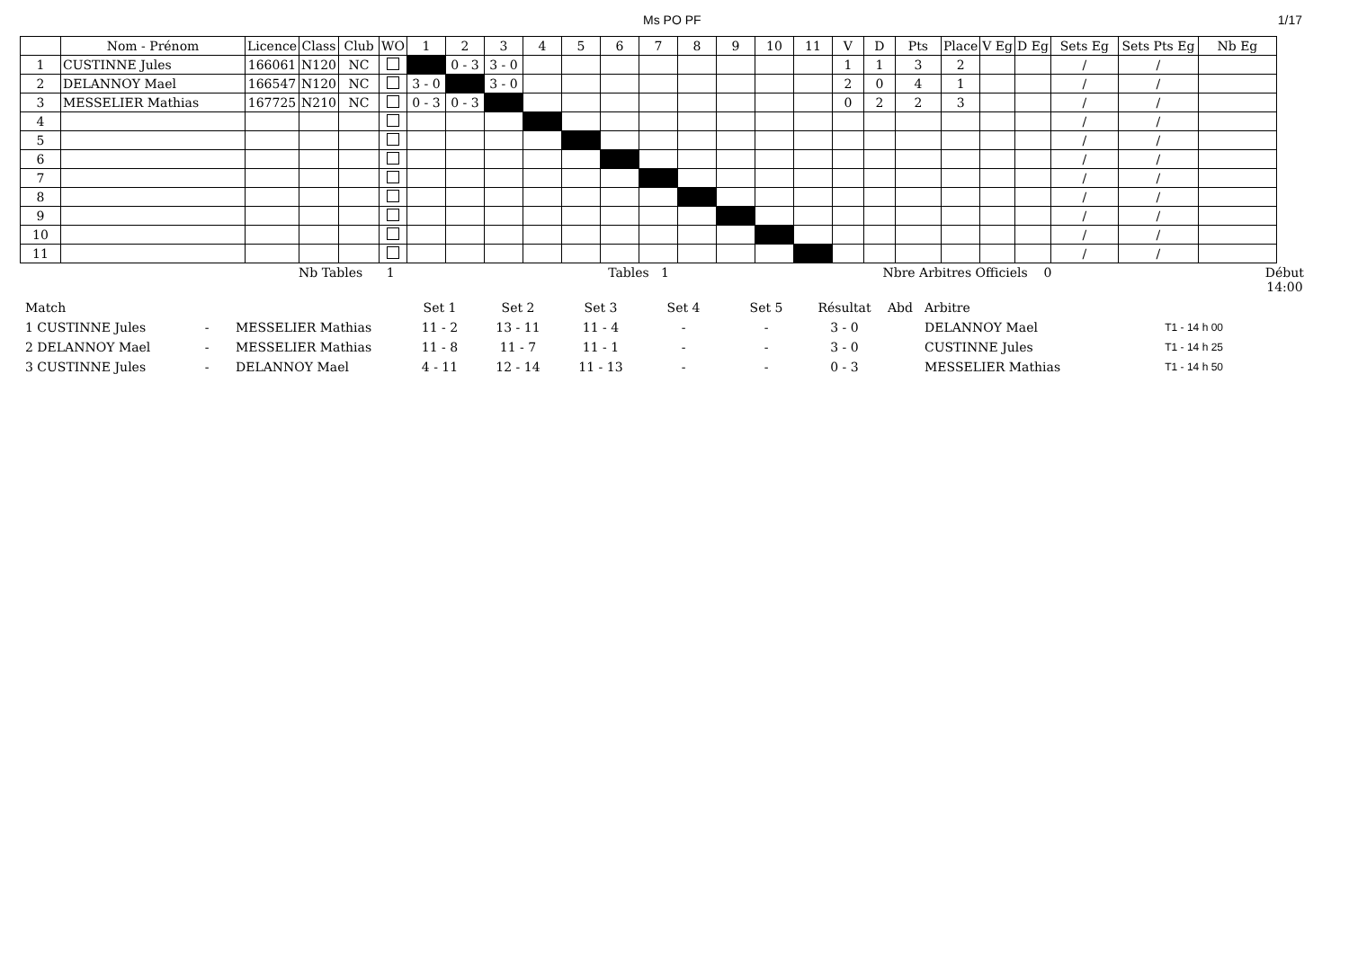Ms PO PF 1/17
| | Nom - Prénom | Licence | Class | Club | WO | 1 | 2 | 3 | 4 | 5 | 6 | 7 | 8 | 9 | 10 | 11 | V | D | Pts | Place | V Eg | D Eg | Sets Eg | Sets Pts Eg | Nb Eg |
| --- | --- | --- | --- | --- | --- | --- | --- | --- | --- | --- | --- | --- | --- | --- | --- | --- | --- | --- | --- | --- | --- | --- | --- | --- | --- |
| 1 | CUSTINNE Jules | 166061 | N120 | NC | | | 0 - 3 | 3 - 0 | | | | | | | | | 1 | 1 | 3 | 2 | | | / | / | |
| 2 | DELANNOY Mael | 166547 | N120 | NC | | 3 - 0 | | 3 - 0 | | | | | | | | | 2 | 0 | 4 | 1 | | | / | / | |
| 3 | MESSELIER Mathias | 167725 | N210 | NC | | 0 - 3 | 0 - 3 | | | | | | | | | | 0 | 2 | 2 | 3 | | | / | / | |
| 4 | | | | | | | | | | | | | | | | | | | | | | | / | / | |
| 5 | | | | | | | | | | | | | | | | | | | | | | | / | / | |
| 6 | | | | | | | | | | | | | | | | | | | | | | | / | / | |
| 7 | | | | | | | | | | | | | | | | | | | | | | | / | / | |
| 8 | | | | | | | | | | | | | | | | | | | | | | | / | / | |
| 9 | | | | | | | | | | | | | | | | | | | | | | | / | / | |
| 10 | | | | | | | | | | | | | | | | | | | | | | | / | / | |
| 11 | | | | | | | | | | | | | | | | | | | | | | | / | / | |
Nb Tables 1 Tables 1 Nbre Arbitres Officiels 0 Début
14:00
| Match | | | Set 1 | Set 2 | Set 3 | Set 4 | Set 5 | Résultat | Abd | Arbitre | |
| 1 CUSTINNE Jules | - | MESSELIER Mathias | 11 - 2 | 13 - 11 | 11 - 4 | - | - | 3 - 0 | | DELANNOY Mael | T1 - 14 h 00 |
| 2 DELANNOY Mael | - | MESSELIER Mathias | 11 - 8 | 11 - 7 | 11 - 1 | - | - | 3 - 0 | | CUSTINNE Jules | T1 - 14 h 25 |
| 3 CUSTINNE Jules | - | DELANNOY Mael | 4 - 11 | 12 - 14 | 11 - 13 | - | - | 0 - 3 | | MESSELIER Mathias | T1 - 14 h 50 |